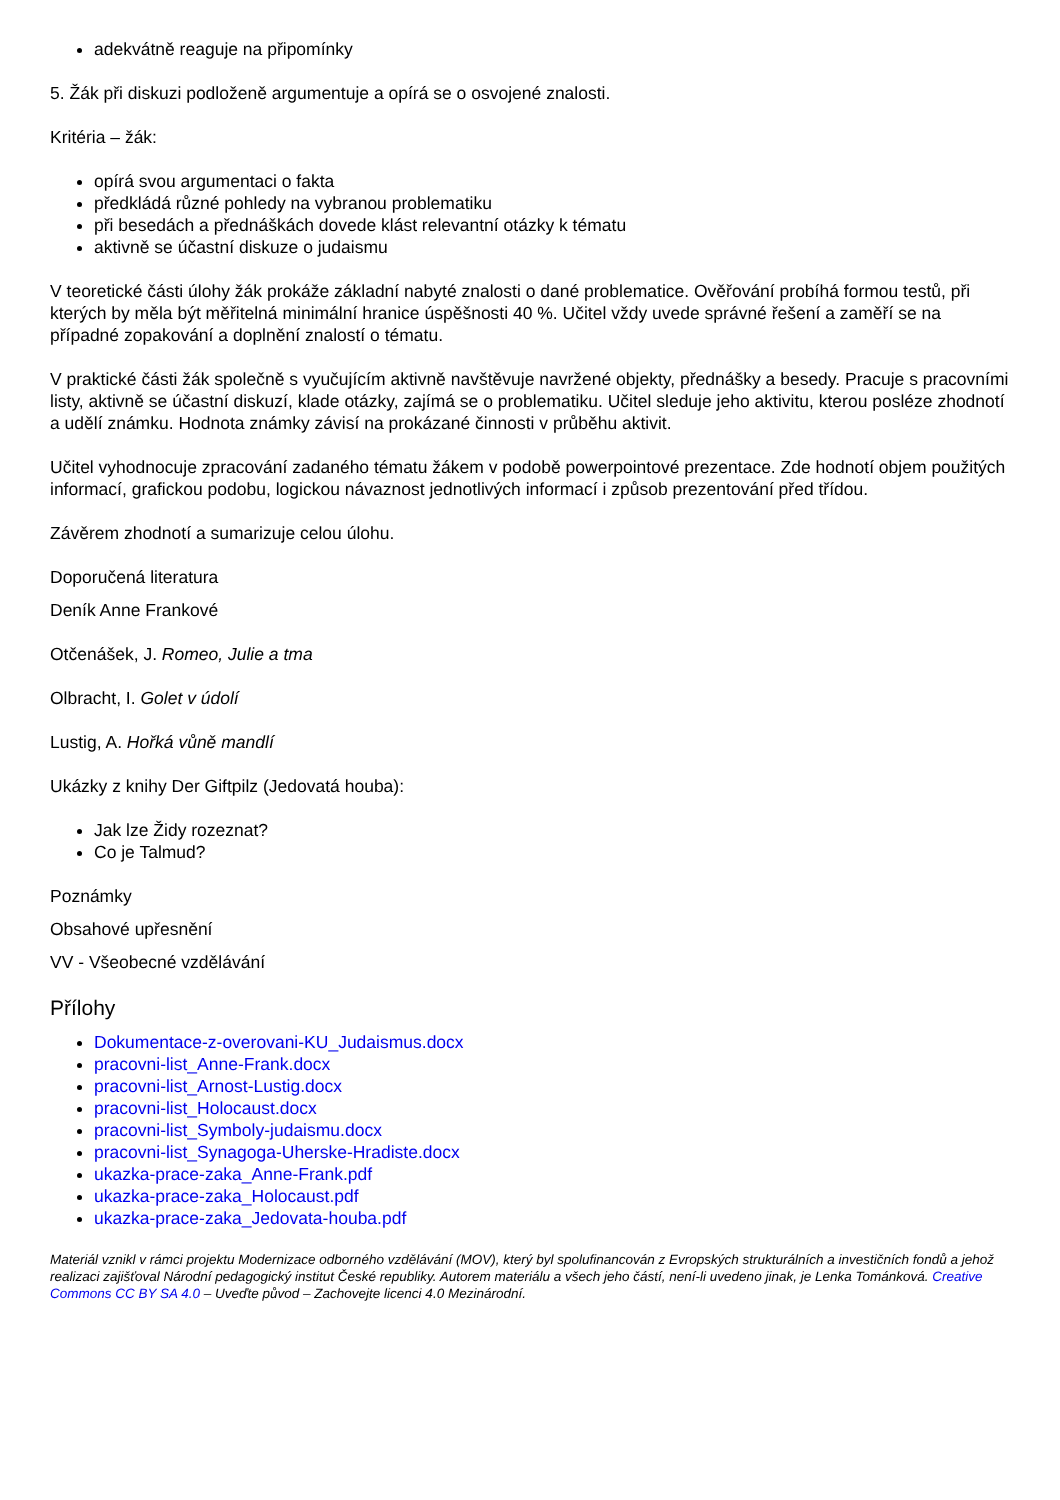adekvátně reaguje na připomínky
5. Žák při diskuzi podloženě argumentuje a opírá se o osvojené znalosti.
Kritéria – žák:
opírá svou argumentaci o fakta
předkládá různé pohledy na vybranou problematiku
při besedách a přednáškách dovede klást relevantní otázky k tématu
aktivně se účastní diskuze o judaismu
V teoretické části úlohy žák prokáže základní nabyté znalosti o dané problematice. Ověřování probíhá formou testů, při kterých by měla být měřitelná minimální hranice úspěšnosti 40 %. Učitel vždy uvede správné řešení a zaměří se na případné zopakování a doplnění znalostí o tématu.
V praktické části žák společně s vyučujícím aktivně navštěvuje navržené objekty, přednášky a besedy. Pracuje s pracovními listy, aktivně se účastní diskuzí, klade otázky, zajímá se o problematiku. Učitel sleduje jeho aktivitu, kterou posléze zhodnotí a udělí známku. Hodnota známky závisí na prokázané činnosti v průběhu aktivit.
Učitel vyhodnocuje zpracování zadaného tématu žákem v podobě powerpointové prezentace. Zde hodnotí objem použitých informací, grafickou podobu, logickou návaznost jednotlivých informací i způsob prezentování před třídou.
Závěrem zhodnotí a sumarizuje celou úlohu.
Doporučená literatura
Deník Anne Frankové
Otčenášek, J. Romeo, Julie a tma
Olbracht, I. Golet v údolí
Lustig, A. Hořká vůně mandlí
Ukázky z knihy Der Giftpilz (Jedovatá houba):
Jak lze Židy rozeznat?
Co je Talmud?
Poznámky
Obsahové upřesnění
VV - Všeobecné vzdělávání
Přílohy
Dokumentace-z-overovani-KU_Judaismus.docx
pracovni-list_Anne-Frank.docx
pracovni-list_Arnost-Lustig.docx
pracovni-list_Holocaust.docx
pracovni-list_Symboly-judaismu.docx
pracovni-list_Synagoga-Uherske-Hradiste.docx
ukazka-prace-zaka_Anne-Frank.pdf
ukazka-prace-zaka_Holocaust.pdf
ukazka-prace-zaka_Jedovata-houba.pdf
Materiál vznikl v rámci projektu Modernizace odborného vzdělávání (MOV), který byl spolufinancován z Evropských strukturálních a investičních fondů a jehož realizaci zajišťoval Národní pedagogický institut České republiky. Autorem materiálu a všech jeho částí, není-li uvedeno jinak, je Lenka Tománková. Creative Commons CC BY SA 4.0 – Uveďte původ – Zachovejte licenci 4.0 Mezinárodní.